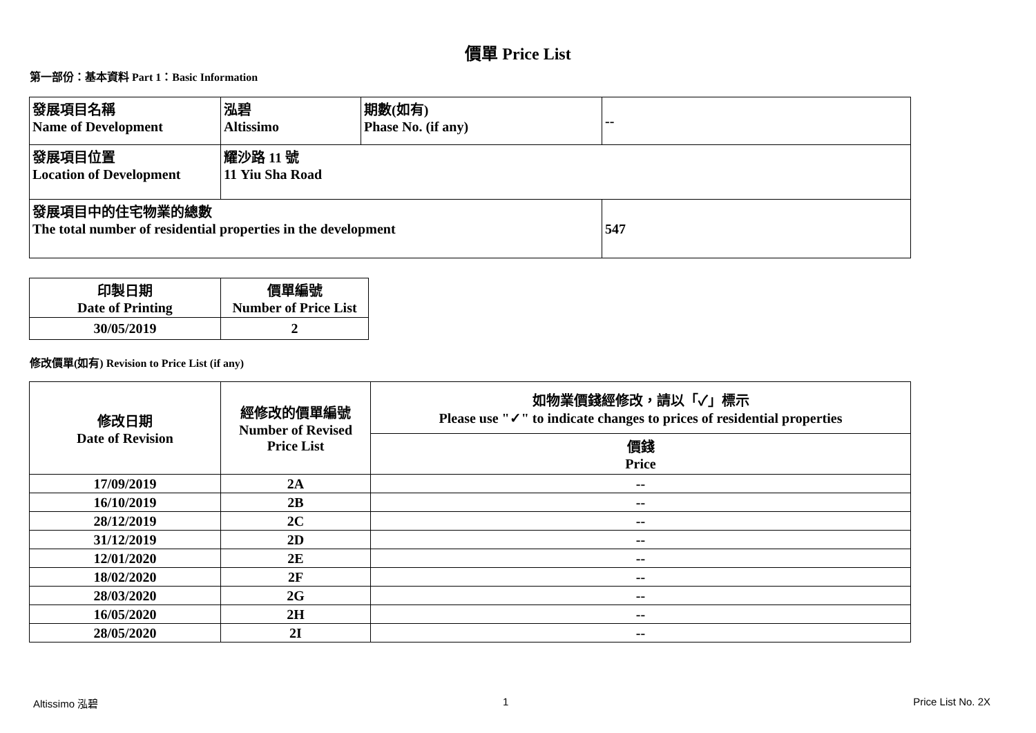價單 Price List
第一部份：基本資料 Part 1：Basic Information
| 發展項目名稱 Name of Development | 泓碧 Altissimo | 期數(如有) Phase No. (if any) | -- |
| 發展項目位置 Location of Development | 耀沙路 11 號 11 Yiu Sha Road | | |
| 發展項目中的住宅物業的總數 The total number of residential properties in the development | | | 547 |
| 印製日期 Date of Printing | 價單編號 Number of Price List |
| 30/05/2019 | 2 |
修改價單(如有) Revision to Price List (if any)
| 修改日期 Date of Revision | 經修改的價單編號 Number of Revised Price List | 如物業價錢經修改，請以「✓」標示 Please use "✓" to indicate changes to prices of residential properties |
| --- | --- | --- |
| | | 價錢 Price |
| 17/09/2019 | 2A | -- |
| 16/10/2019 | 2B | -- |
| 28/12/2019 | 2C | -- |
| 31/12/2019 | 2D | -- |
| 12/01/2020 | 2E | -- |
| 18/02/2020 | 2F | -- |
| 28/03/2020 | 2G | -- |
| 16/05/2020 | 2H | -- |
| 28/05/2020 | 2I | -- |
Altissimo 泓碧 1 Price List No. 2X